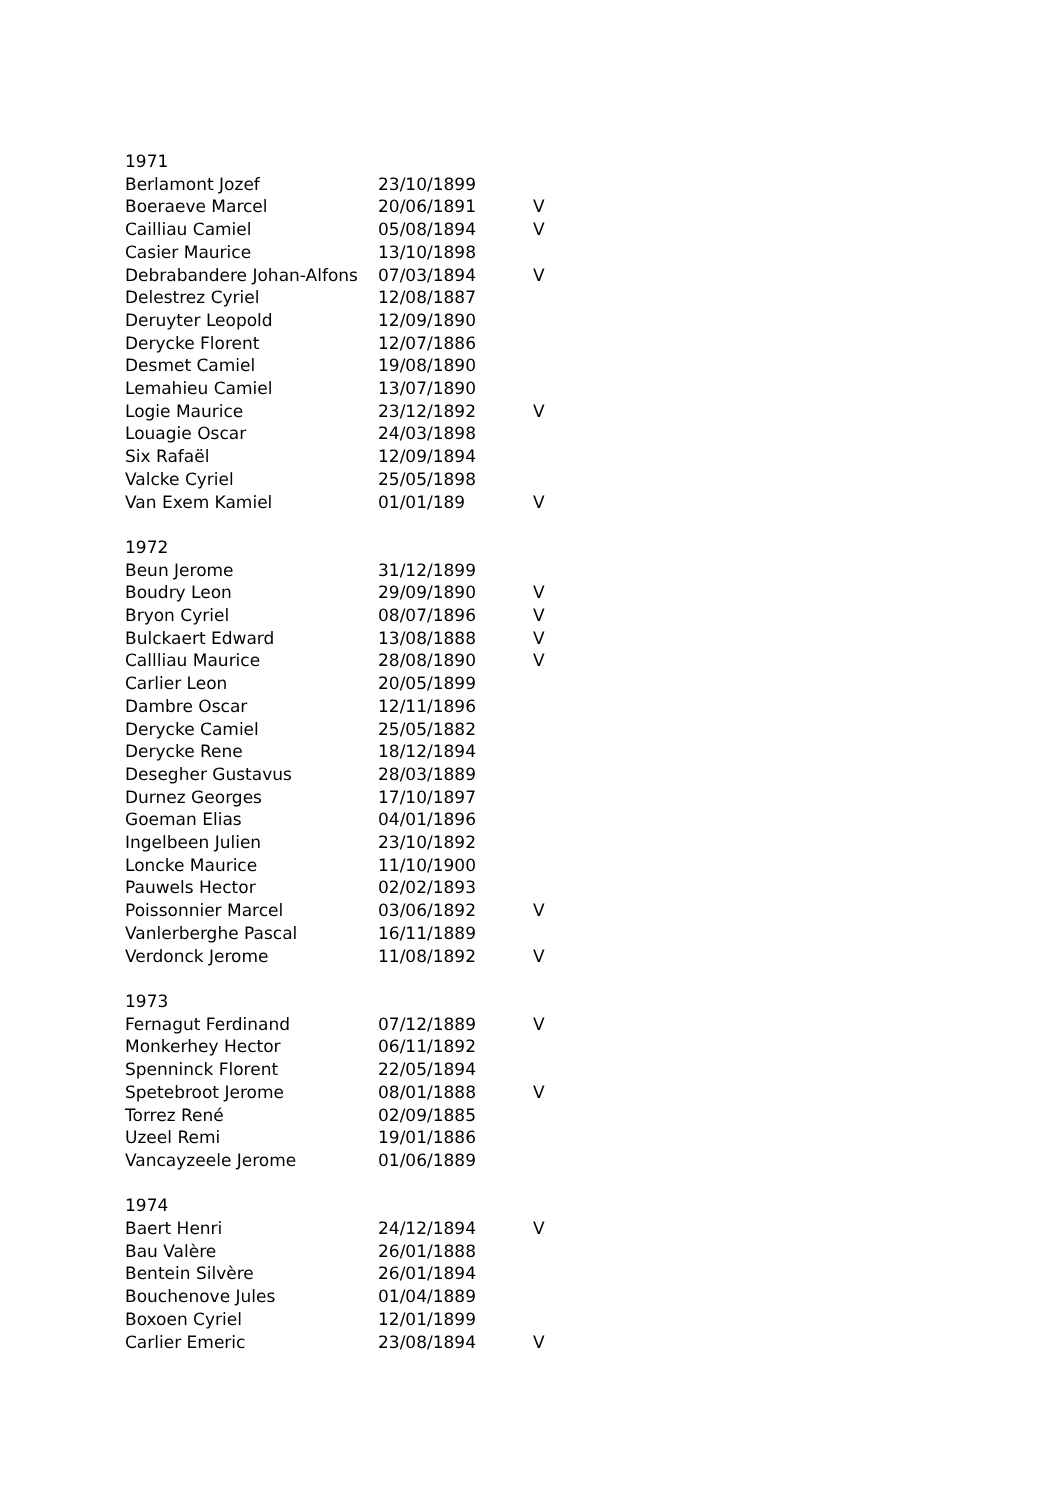| 1971 | | |
| Berlamont Jozef | 23/10/1899 | |
| Boeraeve Marcel | 20/06/1891 | V |
| Cailliau Camiel | 05/08/1894 | V |
| Casier Maurice | 13/10/1898 | |
| Debrabandere Johan-Alfons | 07/03/1894 | V |
| Delestrez Cyriel | 12/08/1887 | |
| Deruyter Leopold | 12/09/1890 | |
| Derycke Florent | 12/07/1886 | |
| Desmet Camiel | 19/08/1890 | |
| Lemahieu Camiel | 13/07/1890 | |
| Logie Maurice | 23/12/1892 | V |
| Louagie Oscar | 24/03/1898 | |
| Six Rafaël | 12/09/1894 | |
| Valcke Cyriel | 25/05/1898 | |
| Van Exem Kamiel | 01/01/189 | V |
| 1972 | | |
| Beun Jerome | 31/12/1899 | |
| Boudry Leon | 29/09/1890 | V |
| Bryon Cyriel | 08/07/1896 | V |
| Bulckaert Edward | 13/08/1888 | V |
| Callliau Maurice | 28/08/1890 | V |
| Carlier Leon | 20/05/1899 | |
| Dambre Oscar | 12/11/1896 | |
| Derycke Camiel | 25/05/1882 | |
| Derycke Rene | 18/12/1894 | |
| Desegher Gustavus | 28/03/1889 | |
| Durnez Georges | 17/10/1897 | |
| Goeman Elias | 04/01/1896 | |
| Ingelbeen Julien | 23/10/1892 | |
| Loncke Maurice | 11/10/1900 | |
| Pauwels Hector | 02/02/1893 | |
| Poissonnier Marcel | 03/06/1892 | V |
| Vanlerberghe Pascal | 16/11/1889 | |
| Verdonck Jerome | 11/08/1892 | V |
| 1973 | | |
| Fernagut Ferdinand | 07/12/1889 | V |
| Monkerhey Hector | 06/11/1892 | |
| Spenninck Florent | 22/05/1894 | |
| Spetebroot Jerome | 08/01/1888 | V |
| Torrez René | 02/09/1885 | |
| Uzeel Remi | 19/01/1886 | |
| Vancayzeele Jerome | 01/06/1889 | |
| 1974 | | |
| Baert Henri | 24/12/1894 | V |
| Bau Valère | 26/01/1888 | |
| Bentein Silvère | 26/01/1894 | |
| Bouchenove Jules | 01/04/1889 | |
| Boxoen Cyriel | 12/01/1899 | |
| Carlier Emeric | 23/08/1894 | V |